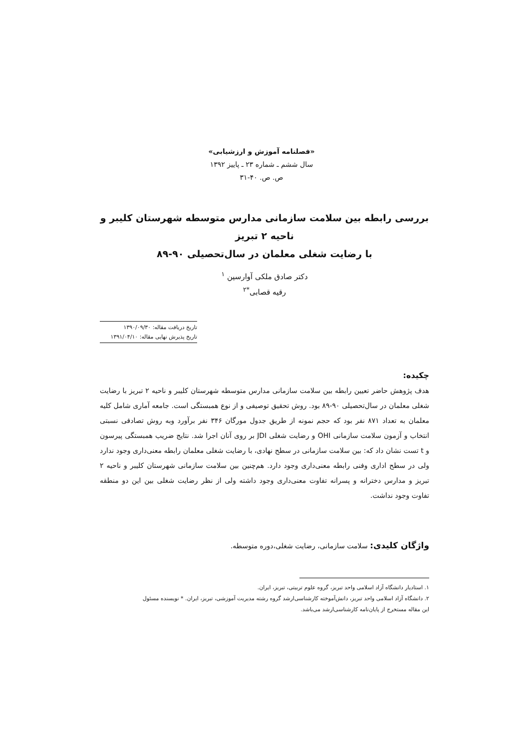«فصلنامه آموزش و ارزشیابی»
سال ششم ـ شماره ۲۳ ـ پاییز ۱۳۹۲
ص. ص. ۴۰-۳۱
بررسی رابطه بین سلامت سازمانی مدارس متوسطه شهرستان کلیبر و ناحیه ۲ تبریز
با رضایت شغلی معلمان در سال‌تحصیلی ۹۰-۸۹
دکتر صادق ملکی آوارسین <sup>۱</sup>
رقیه قصابی<sup>*۲</sup>
تاریخ دریافت مقاله: ۱۳۹۰/۰۹/۳۰
تاریخ پذیرش نهایی مقاله: ۱۳۹۱/۰۴/۱۰
چکیده:
هدف پژوهش حاضر تعیین رابطه بین سلامت سازمانی مدارس متوسطه شهرستان کلیبر و ناحیه ۲ تبریز با رضایت شغلی معلمان در سال‌تحصیلی ۹۰-۸۹ بود. روش تحقیق توصیفی و از نوع همبستگی است. جامعه آماری شامل کلیه معلمان به تعداد ۸۷۱ نفر بود که حجم نمونه از طریق جدول مورگان ۳۴۶ نفر برآورد وبه روش تصادفی نسبتی انتخاب و آزمون سلامت سازمانی OHI و رضایت شغلی JDI بر روی آنان اجرا شد. نتایج ضریب همبستگی پیرسون و t تست نشان داد که: بین سلامت سازمانی در سطح نهادی، با رضایت شغلی معلمان رابطه معنی‌داری وجود ندارد ولی در سطح اداری وفنی رابطه معنی‌داری وجود دارد. هم‌چنین بین سلامت سازمانی شهرستان کلیبر و ناحیه ۲ تبریز و مدارس دخترانه و پسرانه تفاوت معنی‌داری وجود داشته ولی از نظر رضایت شغلی بین این دو منطقه تفاوت وجود نداشت.
واژگان کلیدی: سلامت سازمانی، رضایت شغلی،دوره متوسطه.
۱. استادیار دانشگاه آزاد اسلامی واحد تبریز، گروه علوم تربیتی، تبریز، ایران.
۲. دانشگاه آزاد اسلامی واحد تبریز، دانش‌آموخته کارشناسی‌ارشد گروه رشته مدیریت آموزشی، تبریز، ایران. * نویسنده مسئول
این مقاله مستخرج از پایان‌نامه کارشناسی‌ارشد می‌باشد.